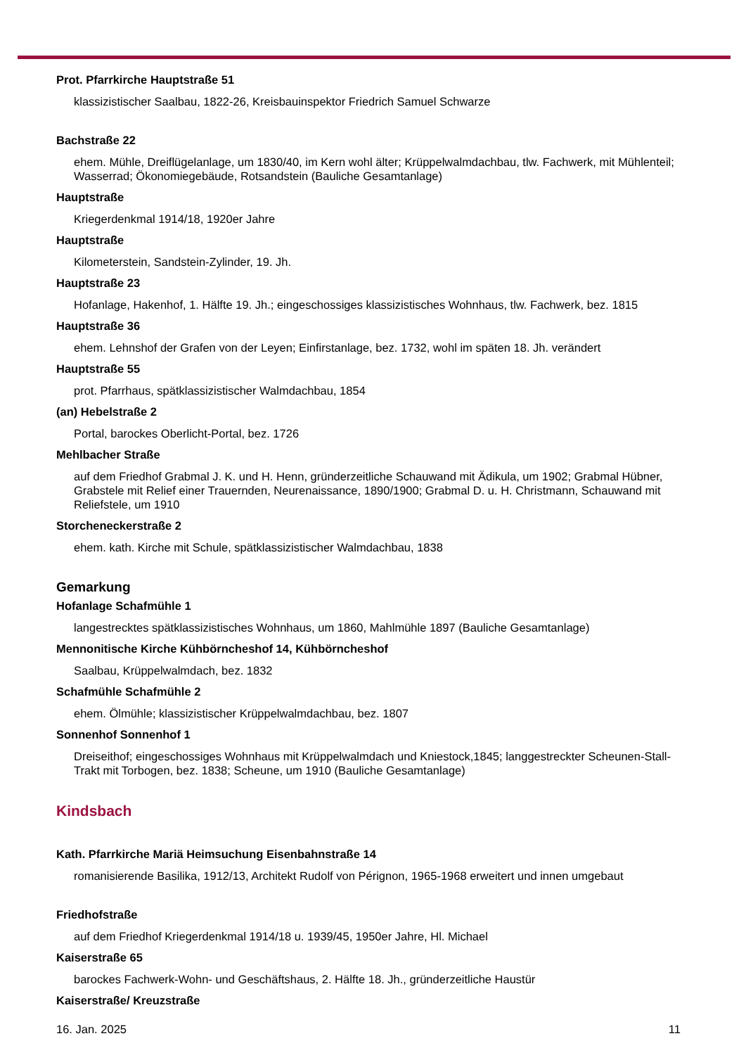Prot. Pfarrkirche Hauptstraße 51
klassizistischer Saalbau, 1822-26, Kreisbauinspektor Friedrich Samuel Schwarze
Bachstraße 22
ehem. Mühle, Dreiflügelanlage, um 1830/40, im Kern wohl älter; Krüppelwalmdachbau, tlw. Fachwerk, mit Mühlenteil; Wasserrad; Ökonomiegebäude, Rotsandstein (Bauliche Gesamtanlage)
Hauptstraße
Kriegerdenkmal 1914/18, 1920er Jahre
Hauptstraße
Kilometerstein, Sandstein-Zylinder, 19. Jh.
Hauptstraße 23
Hofanlage, Hakenhof, 1. Hälfte 19. Jh.; eingeschossiges klassizistisches Wohnhaus, tlw. Fachwerk, bez. 1815
Hauptstraße 36
ehem. Lehnshof der Grafen von der Leyen; Einfirstanlage, bez. 1732, wohl im späten 18. Jh. verändert
Hauptstraße 55
prot. Pfarrhaus, spätklassizistischer Walmdachbau, 1854
(an) Hebelstraße 2
Portal, barockes Oberlicht-Portal, bez. 1726
Mehlbacher Straße
auf dem Friedhof Grabmal J. K. und H. Henn, gründerzeitliche Schauwand mit Ädikula, um 1902; Grabmal Hübner, Grabstele mit Relief einer Trauernden, Neurenaissance, 1890/1900; Grabmal D. u. H. Christmann, Schauwand mit Reliefstele, um 1910
Storcheneckerstraße 2
ehem. kath. Kirche mit Schule, spätklassizistischer Walmdachbau, 1838
Gemarkung
Hofanlage Schafmühle 1
langestrecktes spätklassizistisches Wohnhaus, um 1860, Mahlmühle 1897 (Bauliche Gesamtanlage)
Mennonitische Kirche Kühbörncheshof 14, Kühbörncheshof
Saalbau, Krüppelwalmdach, bez. 1832
Schafmühle Schafmühle 2
ehem. Ölmühle; klassizistischer Krüppelwalmdachbau, bez. 1807
Sonnenhof Sonnenhof 1
Dreiseithof; eingeschossiges Wohnhaus mit Krüppelwalmdach und Kniestock,1845; langgestreckter Scheunen-Stall-Trakt mit Torbogen, bez. 1838; Scheune, um 1910 (Bauliche Gesamtanlage)
Kindsbach
Kath. Pfarrkirche Mariä Heimsuchung Eisenbahnstraße 14
romanisierende Basilika, 1912/13, Architekt Rudolf von Pérignon, 1965-1968 erweitert und innen umgebaut
Friedhofstraße
auf dem Friedhof Kriegerdenkmal 1914/18 u. 1939/45, 1950er Jahre, Hl. Michael
Kaiserstraße 65
barockes Fachwerk-Wohn- und Geschäftshaus, 2. Hälfte 18. Jh., gründerzeitliche Haustür
Kaiserstraße/ Kreuzstraße
16. Jan. 2025 11